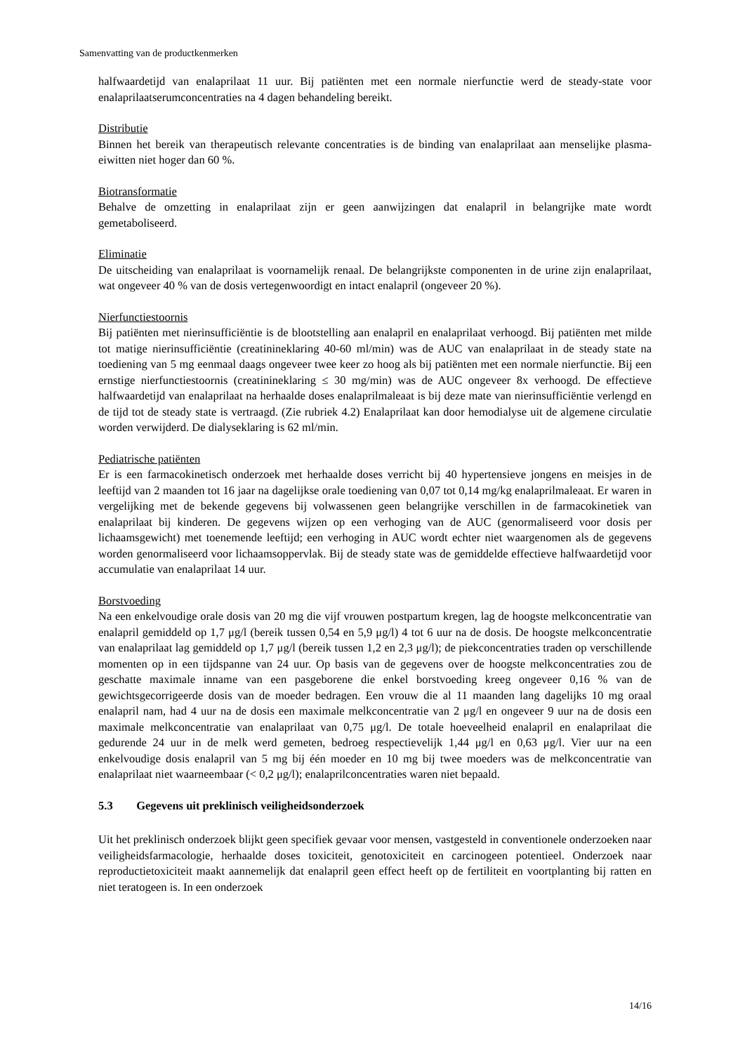Samenvatting van de productkenmerken
halfwaardetijd van enalaprilaat 11 uur. Bij patiënten met een normale nierfunctie werd de steady-state voor enalaprilaatserumconcentraties na 4 dagen behandeling bereikt.
Distributie
Binnen het bereik van therapeutisch relevante concentraties is de binding van enalaprilaat aan menselijke plasma-eiwitten niet hoger dan 60 %.
Biotransformatie
Behalve de omzetting in enalaprilaat zijn er geen aanwijzingen dat enalapril in belangrijke mate wordt gemetaboliseerd.
Eliminatie
De uitscheiding van enalaprilaat is voornamelijk renaal. De belangrijkste componenten in de urine zijn enalaprilaat, wat ongeveer 40 % van de dosis vertegenwoordigt en intact enalapril (ongeveer 20 %).
Nierfunctiestoornis
Bij patiënten met nierinsufficiëntie is de blootstelling aan enalapril en enalaprilaat verhoogd. Bij patiënten met milde tot matige nierinsufficiëntie (creatinineklaring 40-60 ml/min) was de AUC van enalaprilaat in de steady state na toediening van 5 mg eenmaal daags ongeveer twee keer zo hoog als bij patiënten met een normale nierfunctie. Bij een ernstige nierfunctiestoornis (creatinineklaring ≤ 30 mg/min) was de AUC ongeveer 8x verhoogd. De effectieve halfwaardetijd van enalaprilaat na herhaalde doses enalaprilmaleaat is bij deze mate van nierinsufficiëntie verlengd en de tijd tot de steady state is vertraagd. (Zie rubriek 4.2) Enalaprilaat kan door hemodialyse uit de algemene circulatie worden verwijderd. De dialyseklaring is 62 ml/min.
Pediatrische patiënten
Er is een farmacokinetisch onderzoek met herhaalde doses verricht bij 40 hypertensieve jongens en meisjes in de leeftijd van 2 maanden tot 16 jaar na dagelijkse orale toediening van 0,07 tot 0,14 mg/kg enalaprilmaleaat. Er waren in vergelijking met de bekende gegevens bij volwassenen geen belangrijke verschillen in de farmacokinetiek van enalaprilaat bij kinderen. De gegevens wijzen op een verhoging van de AUC (genormaliseerd voor dosis per lichaamsgewicht) met toenemende leeftijd; een verhoging in AUC wordt echter niet waargenomen als de gegevens worden genormaliseerd voor lichaamsoppervlak. Bij de steady state was de gemiddelde effectieve halfwaardetijd voor accumulatie van enalaprilaat 14 uur.
Borstvoeding
Na een enkelvoudige orale dosis van 20 mg die vijf vrouwen postpartum kregen, lag de hoogste melkconcentratie van enalapril gemiddeld op 1,7 μg/l (bereik tussen 0,54 en 5,9 μg/l) 4 tot 6 uur na de dosis. De hoogste melkconcentratie van enalaprilaat lag gemiddeld op 1,7 μg/l (bereik tussen 1,2 en 2,3 μg/l); de piekconcentraties traden op verschillende momenten op in een tijdspanne van 24 uur. Op basis van de gegevens over de hoogste melkconcentraties zou de geschatte maximale inname van een pasgeborene die enkel borstvoeding kreeg ongeveer 0,16 % van de gewichtsgecorrigeerde dosis van de moeder bedragen. Een vrouw die al 11 maanden lang dagelijks 10 mg oraal enalapril nam, had 4 uur na de dosis een maximale melkconcentratie van 2 μg/l en ongeveer 9 uur na de dosis een maximale melkconcentratie van enalaprilaat van 0,75 μg/l. De totale hoeveelheid enalapril en enalaprilaat die gedurende 24 uur in de melk werd gemeten, bedroeg respectievelijk 1,44 μg/l en 0,63 μg/l. Vier uur na een enkelvoudige dosis enalapril van 5 mg bij één moeder en 10 mg bij twee moeders was de melkconcentratie van enalaprilaat niet waarneembaar (< 0,2 μg/l); enalaprilconcentraties waren niet bepaald.
5.3 Gegevens uit preklinisch veiligheidsonderzoek
Uit het preklinisch onderzoek blijkt geen specifiek gevaar voor mensen, vastgesteld in conventionele onderzoeken naar veiligheidsfarmacologie, herhaalde doses toxiciteit, genotoxiciteit en carcinogeen potentieel. Onderzoek naar reproductietoxiciteit maakt aannemelijk dat enalapril geen effect heeft op de fertiliteit en voortplanting bij ratten en niet teratogeen is. In een onderzoek
14/16